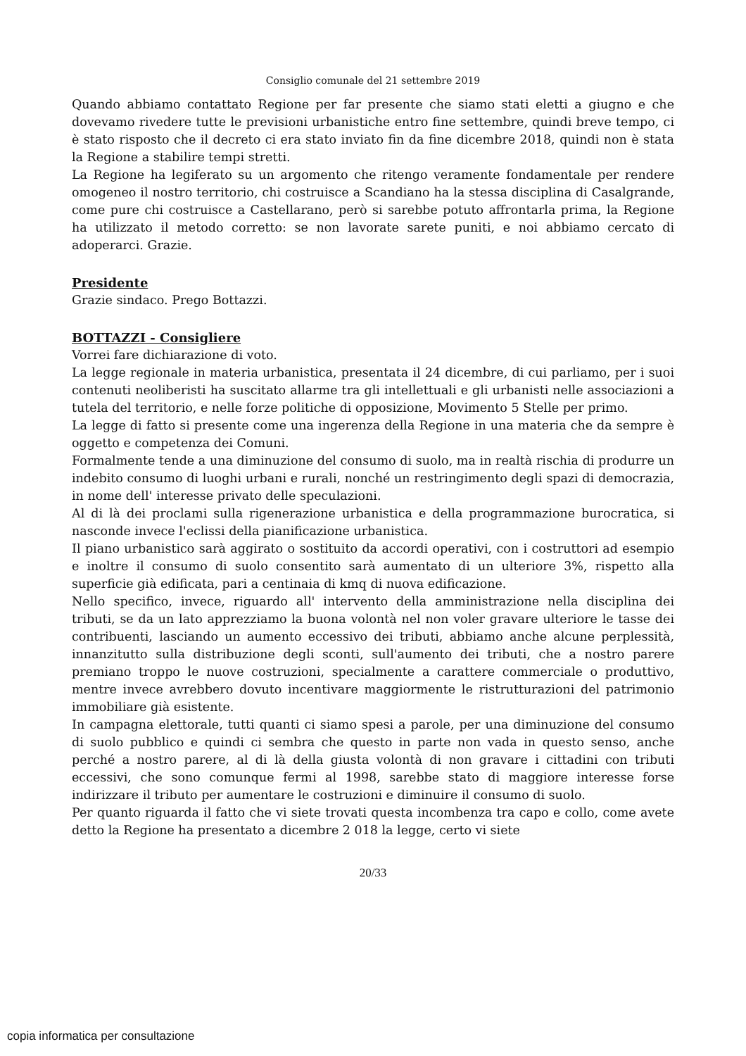Consiglio comunale del 21 settembre 2019
Quando abbiamo contattato Regione per far presente che siamo stati eletti a giugno e che dovevamo rivedere tutte le previsioni urbanistiche entro fine settembre, quindi breve tempo, ci è stato risposto che il decreto ci era stato inviato fin da fine dicembre 2018, quindi non è stata la Regione a stabilire tempi stretti.
La Regione ha legiferato su un argomento che ritengo veramente fondamentale per rendere omogeneo il nostro territorio, chi costruisce a Scandiano ha la stessa disciplina di Casalgrande, come pure chi costruisce a Castellarano, però si sarebbe potuto affrontarla prima, la Regione ha utilizzato il metodo corretto: se non lavorate sarete puniti, e noi abbiamo cercato di adoperarci. Grazie.
Presidente
Grazie sindaco. Prego Bottazzi.
BOTTAZZI - Consigliere
Vorrei fare dichiarazione di voto.
La legge regionale in materia urbanistica, presentata il 24 dicembre, di cui parliamo, per i suoi contenuti neoliberisti ha suscitato allarme tra gli intellettuali e gli urbanisti nelle associazioni a tutela del territorio, e nelle forze politiche di opposizione, Movimento 5 Stelle per primo.
La legge di fatto si presente come una ingerenza della Regione in una materia che da sempre è oggetto e competenza dei Comuni.
Formalmente tende a una diminuzione del consumo di suolo, ma in realtà rischia di produrre un indebito consumo di luoghi urbani e rurali, nonché un restringimento degli spazi di democrazia, in nome dell' interesse privato delle speculazioni.
Al di là dei proclami sulla rigenerazione urbanistica e della programmazione burocratica, si nasconde invece l'eclissi della pianificazione urbanistica.
Il piano urbanistico sarà aggirato o sostituito da accordi operativi, con i costruttori ad esempio e inoltre il consumo di suolo consentito sarà aumentato di un ulteriore 3%, rispetto alla superficie già edificata, pari a centinaia di kmq di nuova edificazione.
Nello specifico, invece, riguardo all' intervento della amministrazione nella disciplina dei tributi, se da un lato apprezziamo la buona volontà nel non voler gravare ulteriore le tasse dei contribuenti, lasciando un aumento eccessivo dei tributi, abbiamo anche alcune perplessità, innanzitutto sulla distribuzione degli sconti, sull'aumento dei tributi, che a nostro parere premiano troppo le nuove costruzioni, specialmente a carattere commerciale o produttivo, mentre invece avrebbero dovuto incentivare maggiormente le ristrutturazioni del patrimonio immobiliare già esistente.
In campagna elettorale, tutti quanti ci siamo spesi a parole, per una diminuzione del consumo di suolo pubblico e quindi ci sembra che questo in parte non vada in questo senso, anche perché a nostro parere, al di là della giusta volontà di non gravare i cittadini con tributi eccessivi, che sono comunque fermi al 1998, sarebbe stato di maggiore interesse forse indirizzare il tributo per aumentare le costruzioni e diminuire il consumo di suolo.
Per quanto riguarda il fatto che vi siete trovati questa incombenza tra capo e collo, come avete detto la Regione ha presentato a dicembre 2 018 la legge, certo vi siete
20/33
copia informatica per consultazione